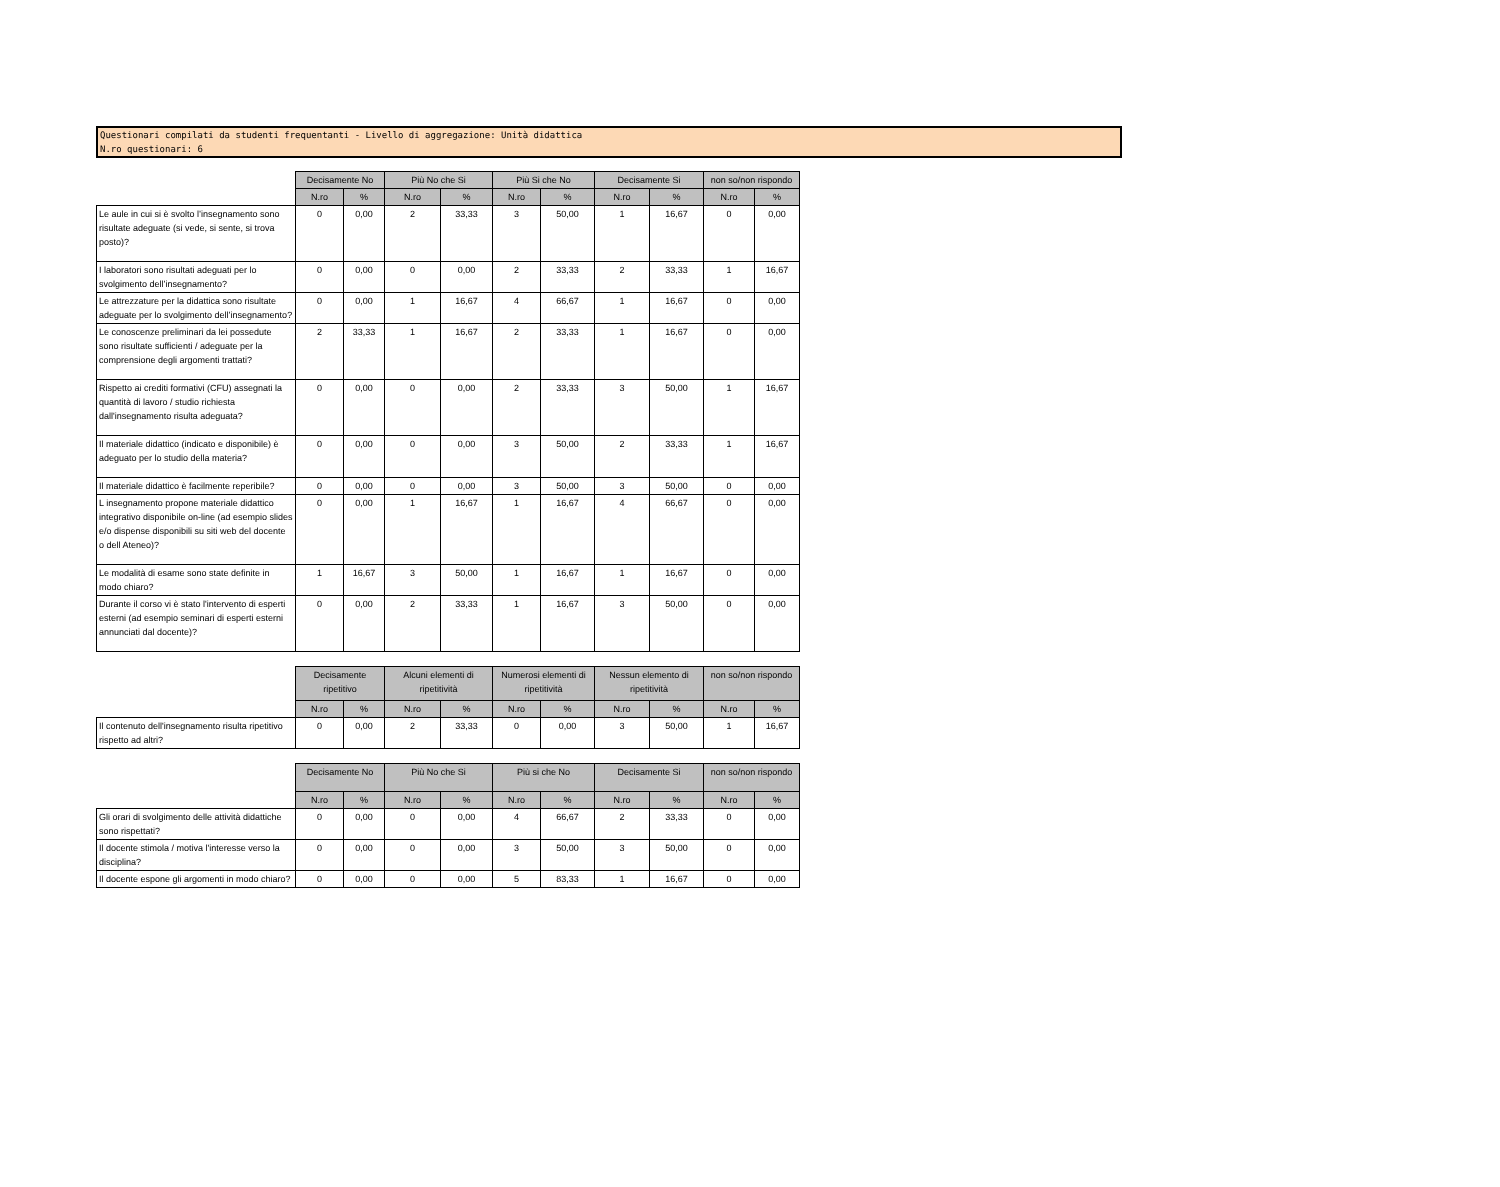Questionari compilati da studenti frequentanti - Livello di aggregazione: Unità didattica
N.ro questionari: 6
| | Decisamente No | | Più No che Si | | Più Si che No | | Decisamente Si | | non so/non rispondo | |
| --- | --- | --- | --- | --- | --- | --- | --- | --- | --- | --- |
| | N.ro | % | N.ro | % | N.ro | % | N.ro | % | N.ro | % |
| Le aule in cui si è svolto l’insegnamento sono risultate adeguate (si vede, si sente, si trova posto)? | 0 | 0,00 | 2 | 33,33 | 3 | 50,00 | 1 | 16,67 | 0 | 0,00 |
| I laboratori sono risultati adeguati per lo svolgimento dell’insegnamento? | 0 | 0,00 | 0 | 0,00 | 2 | 33,33 | 2 | 33,33 | 1 | 16,67 |
| Le attrezzature per la didattica sono risultate adeguate per lo svolgimento dell’insegnamento? | 0 | 0,00 | 1 | 16,67 | 4 | 66,67 | 1 | 16,67 | 0 | 0,00 |
| Le conoscenze preliminari da lei possedute sono risultate sufficienti / adeguate per la comprensione degli argomenti trattati? | 2 | 33,33 | 1 | 16,67 | 2 | 33,33 | 1 | 16,67 | 0 | 0,00 |
| Rispetto ai crediti formativi (CFU) assegnati la quantità di lavoro / studio richiesta dall'insegnamento risulta adeguata? | 0 | 0,00 | 0 | 0,00 | 2 | 33,33 | 3 | 50,00 | 1 | 16,67 |
| Il materiale didattico (indicato e disponibile) è adeguato per lo studio della materia? | 0 | 0,00 | 0 | 0,00 | 3 | 50,00 | 2 | 33,33 | 1 | 16,67 |
| Il materiale didattico è facilmente reperibile? | 0 | 0,00 | 0 | 0,00 | 3 | 50,00 | 3 | 50,00 | 0 | 0,00 |
| L insegnamento propone materiale didattico integrativo disponibile on-line (ad esempio slides e/o dispense disponibili su siti web del docente o dell Ateneo)? | 0 | 0,00 | 1 | 16,67 | 1 | 16,67 | 4 | 66,67 | 0 | 0,00 |
| Le modalità di esame sono state definite in modo chiaro? | 1 | 16,67 | 3 | 50,00 | 1 | 16,67 | 1 | 16,67 | 0 | 0,00 |
| Durante il corso vi è stato l'intervento di esperti esterni (ad esempio seminari di esperti esterni annunciati dal docente)? | 0 | 0,00 | 2 | 33,33 | 1 | 16,67 | 3 | 50,00 | 0 | 0,00 |
| | Decisamente ripetitivo | | Alcuni elementi di ripetitività | | Numerosi elementi di ripetitività | | Nessun elemento di ripetitività | | non so/non rispondo | |
| --- | --- | --- | --- | --- | --- | --- | --- | --- | --- | --- |
| | N.ro | % | N.ro | % | N.ro | % | N.ro | % | N.ro | % |
| Il contenuto dell'insegnamento risulta ripetitivo rispetto ad altri? | 0 | 0,00 | 2 | 33,33 | 0 | 0,00 | 3 | 50,00 | 1 | 16,67 |
| | Decisamente No | | Più No che Si | | Più si che No | | Decisamente Si | | non so/non rispondo | |
| --- | --- | --- | --- | --- | --- | --- | --- | --- | --- | --- |
| | N.ro | % | N.ro | % | N.ro | % | N.ro | % | N.ro | % |
| Gli orari di svolgimento delle attività didattiche sono rispettati? | 0 | 0,00 | 0 | 0,00 | 4 | 66,67 | 2 | 33,33 | 0 | 0,00 |
| Il docente stimola / motiva l'interesse verso la disciplina? | 0 | 0,00 | 0 | 0,00 | 3 | 50,00 | 3 | 50,00 | 0 | 0,00 |
| Il docente espone gli argomenti in modo chiaro? | 0 | 0,00 | 0 | 0,00 | 5 | 83,33 | 1 | 16,67 | 0 | 0,00 |